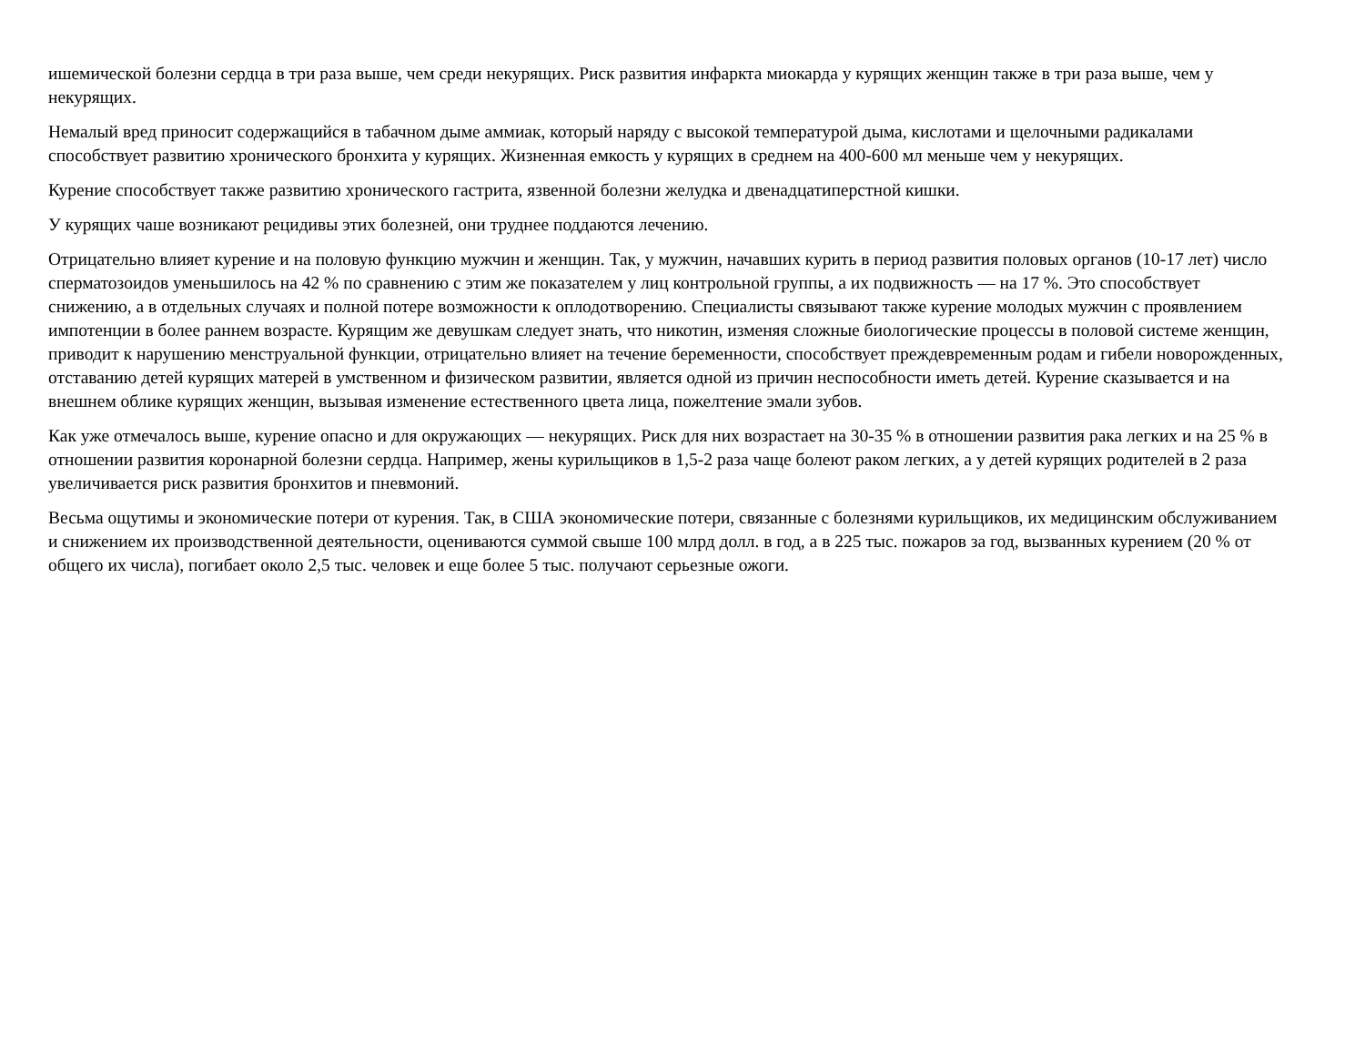ишемической болезни сердца в три раза выше, чем среди некурящих. Риск развития инфаркта миокарда у курящих женщин также в три раза выше, чем у некурящих.
Немалый вред приносит содержащийся в табачном дыме аммиак, который наряду с высокой температурой дыма, кислотами и щелочными радикалами способствует развитию хронического бронхита у курящих. Жизненная емкость у курящих в среднем на 400-600 мл меньше чем у некурящих.
Курение способствует также развитию хронического гастрита, язвенной болезни желудка и двенадцатиперстной кишки.
У курящих чаше возникают рецидивы этих болезней, они труднее поддаются лечению.
Отрицательно влияет курение и на половую функцию мужчин и женщин. Так, у мужчин, начавших курить в период развития половых органов (10-17 лет) число сперматозоидов уменьшилось на 42 % по сравнению с этим же показателем у лиц контрольной группы, а их подвижность — на 17 %. Это способствует снижению, а в отдельных случаях и полной потере возможности к оплодотворению. Специалисты связывают также курение молодых мужчин с проявлением импотенции в более раннем возрасте. Курящим же девушкам следует знать, что никотин, изменяя сложные биологические процессы в половой системе женщин, приводит к нарушению менструальной функции, отрицательно влияет на течение беременности, способствует преждевременным родам и гибели новорожденных, отставанию детей курящих матерей в умственном и физическом развитии, является одной из причин неспособности иметь детей. Курение сказывается и на внешнем облике курящих женщин, вызывая изменение естественного цвета лица, пожелтение эмали зубов.
Как уже отмечалось выше, курение опасно и для окружающих — некурящих. Риск для них возрастает на 30-35 % в отношении развития рака легких и на 25 % в отношении развития коронарной болезни сердца. Например, жены курильщиков в 1,5-2 раза чаще болеют раком легких, а у детей курящих родителей в 2 раза увеличивается риск развития бронхитов и пневмоний.
Весьма ощутимы и экономические потери от курения. Так, в США экономические потери, связанные с болезнями курильщиков, их медицинским обслуживанием и снижением их производственной деятельности, оцениваются суммой свыше 100 млрд долл. в год, а в 225 тыс. пожаров за год, вызванных курением (20 % от общего их числа), погибает около 2,5 тыс. человек и еще более 5 тыс. получают серьезные ожоги.